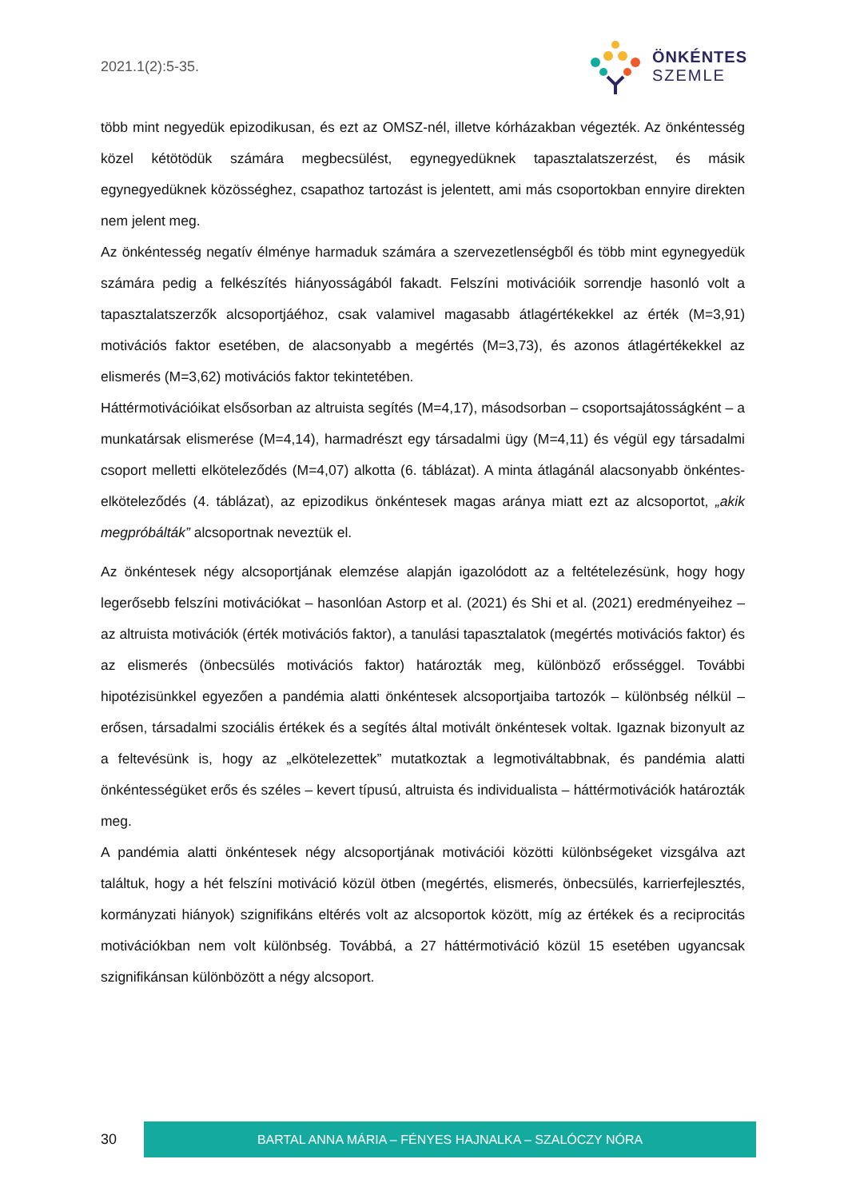2021.1(2):5-35. ÖNKÉNTES
SZEMLE
több mint negyedük epizodikusan, és ezt az OMSZ-nél, illetve kórházakban végezték. Az önkéntesség közel kétötödük számára megbecsülést, egynegyedüknek tapasztalatszerzést, és másik egynegyedüknek közösséghez, csapathoz tartozást is jelentett, ami más csoportokban ennyire direkten nem jelent meg.
Az önkéntesség negatív élménye harmaduk számára a szervezetlenségből és több mint egynegyedük számára pedig a felkészítés hiányosságából fakadt. Felszíni motivációik sorrendje hasonló volt a tapasztalatszerzők alcsoportjáéhoz, csak valamivel magasabb átlagértékekkel az érték (M=3,91) motivációs faktor esetében, de alacsonyabb a megértés (M=3,73), és azonos átlagértékekkel az elismerés (M=3,62) motivációs faktor tekintetében.
Háttérmotivációikat elsősorban az altruista segítés (M=4,17), másodsorban – csoportsajátosságként – a munkatársak elismerése (M=4,14), harmadrészt egy társadalmi ügy (M=4,11) és végül egy társadalmi csoport melletti elköteleződés (M=4,07) alkotta (6. táblázat). A minta átlagánál alacsonyabb önkéntes-elköteleződés (4. táblázat), az epizodikus önkéntesek magas aránya miatt ezt az alcsoportot, „akik megpróbálták” alcsoportnak neveztük el.
Az önkéntesek négy alcsoportjának elemzése alapján igazolódott az a feltételezésünk, hogy hogy legerősebb felszíni motivációkat – hasonlóan Astorp et al. (2021) és Shi et al. (2021) eredményeihez – az altruista motivációk (érték motivációs faktor), a tanulási tapasztalatok (megértés motivációs faktor) és az elismerés (önbecsülés motivációs faktor) határozták meg, különböző erősséggel. További hipotézisünkkel egyezően a pandémia alatti önkéntesek alcsoportjaiba tartozók – különbség nélkül – erősen, társadalmi szociális értékek és a segítés által motivált önkéntesek voltak. Igaznak bizonyult az a feltevésünk is, hogy az „elkötelezettek” mutatkoztak a legmotiváltabbnak, és pandémia alatti önkéntességüket erős és széles – kevert típusú, altruista és individualista – háttérmotivációk határozták meg.
A pandémia alatti önkéntesek négy alcsoportjának motivációi közötti különbségeket vizsgálva azt találtuk, hogy a hét felszíni motiváció közül ötben (megértés, elismerés, önbecsülés, karrierfejlesztés, kormányzati hiányok) szignifikáns eltérés volt az alcsoportok között, míg az értékek és a reciprocitás motivációkban nem volt különbség. Továbbá, a 27 háttérmotiváció közül 15 esetében ugyancsak szignifikánsan különbözött a négy alcsoport.
30
BARTAL ANNA MÁRIA – FÉNYES HAJNALKA – SZALÓCZY NÓRA